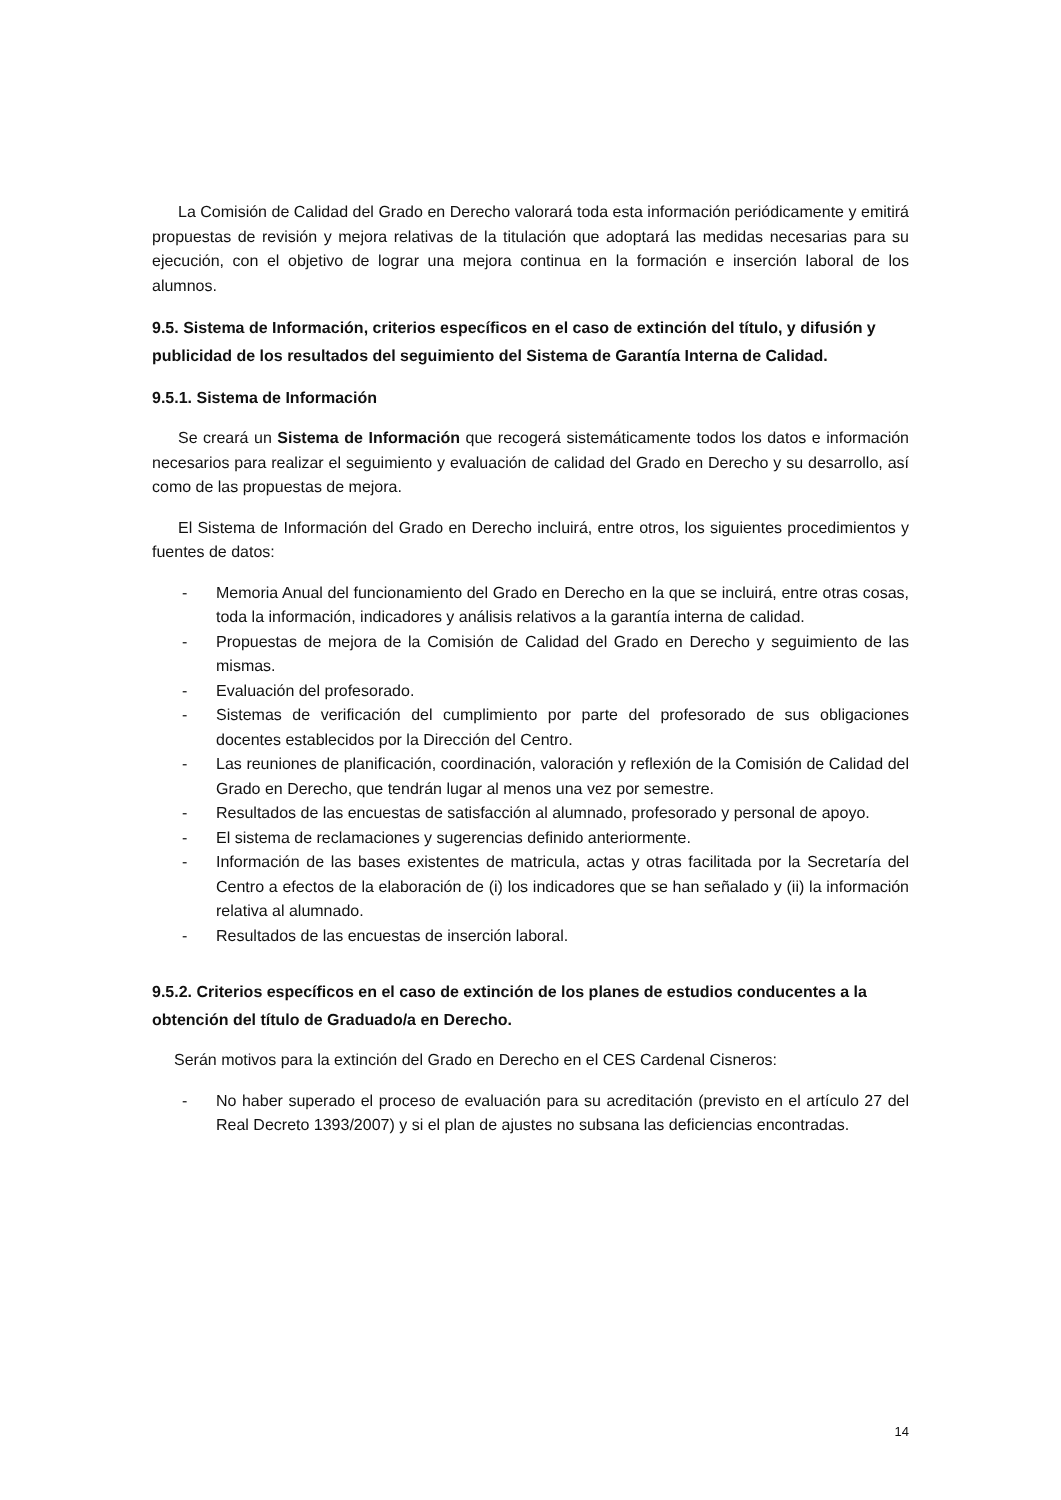La Comisión de Calidad del Grado en Derecho valorará toda esta información periódicamente y emitirá propuestas de revisión y mejora relativas de la titulación que adoptará las medidas necesarias para su ejecución, con el objetivo de lograr una mejora continua en la formación e inserción laboral de los alumnos.
9.5. Sistema de Información, criterios específicos en el caso de extinción del título, y difusión y publicidad de los resultados del seguimiento del Sistema de Garantía Interna de Calidad.
9.5.1. Sistema de Información
Se creará un Sistema de Información que recogerá sistemáticamente todos los datos e información necesarios para realizar el seguimiento y evaluación de calidad del Grado en Derecho y su desarrollo, así como de las propuestas de mejora.
El Sistema de Información del Grado en Derecho incluirá, entre otros, los siguientes procedimientos y fuentes de datos:
- Memoria Anual del funcionamiento del Grado en Derecho en la que se incluirá, entre otras cosas, toda la información, indicadores y análisis relativos a la garantía interna de calidad.
- Propuestas de mejora de la Comisión de Calidad del Grado en Derecho y seguimiento de las mismas.
- Evaluación del profesorado.
- Sistemas de verificación del cumplimiento por parte del profesorado de sus obligaciones docentes establecidos por la Dirección del Centro.
- Las reuniones de planificación, coordinación, valoración y reflexión de la Comisión de Calidad del Grado en Derecho, que tendrán lugar al menos una vez por semestre.
- Resultados de las encuestas de satisfacción al alumnado, profesorado y personal de apoyo.
- El sistema de reclamaciones y sugerencias definido anteriormente.
- Información de las bases existentes de matricula, actas y otras facilitada por la Secretaría del Centro a efectos de la elaboración de (i) los indicadores que se han señalado y (ii) la información relativa al alumnado.
- Resultados de las encuestas de inserción laboral.
9.5.2. Criterios específicos en el caso de extinción de los planes de estudios conducentes a la obtención del título de Graduado/a en Derecho.
Serán motivos para la extinción del Grado en Derecho en el CES Cardenal Cisneros:
- No haber superado el proceso de evaluación para su acreditación (previsto en el artículo 27 del Real Decreto 1393/2007) y si el plan de ajustes no subsana las deficiencias encontradas.
14